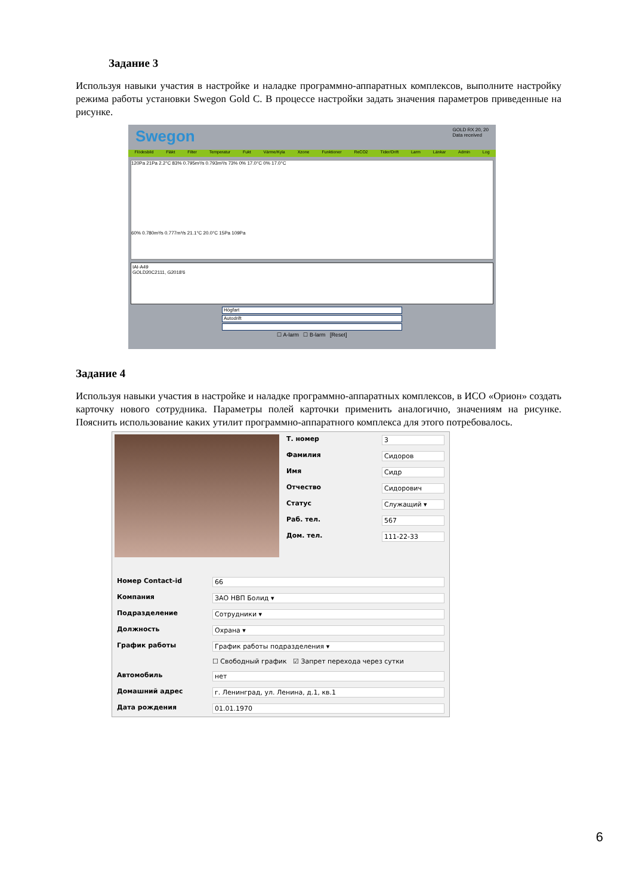Задание 3
Используя навыки участия в настройке и наладке программно-аппаратных комплексов, выполните настройку режима работы установки Swegon Gold C. В процессе настройки задать значения параметров приведенные на рисунке.
Swegon GOLD RX 20, 20
Data received
Flödesbild Fläkt Filter Temperatur Fukt Värme/Kyla Xzone Funktioner ReCO2 Tider/Drift Larm Länkar Admin Log
120Pa 21Pa 2.2°C 83% 0.795m³/s 0.793m³/s 73% 0% 17.0°C 0% 17.0°C
60% 0.780m³/s 0.777m³/s 21.1°C 20.0°C 15Pa 109Pa
IAI-A49
GOLD20C2111, G2018'6
Högfart
Autodrift
☐ A-larm ☐ B-larm [Reset]
Задание 4
Используя навыки участия в настройке и наладке программно-аппаратных комплексов, в ИСО «Орион» создать карточку нового сотрудника. Параметры полей карточки применить аналогично, значениям на рисунке. Пояснить использование каких утилит программно-аппаратного комплекса для этого потребовалось.
Т. номер 3
Фамилия Сидоров
Имя Сидр
Отчество Сидорович
Статус Служащий ▾
Раб. тел. 567
Дом. тел. 111-22-33
Номер Contact-id 66
Компания ЗАО НВП Болид ▾
Подразделение Сотрудники ▾
Должность Охрана ▾
График работы График работы подразделения ▾
☐ Свободный график ☑ Запрет перехода через сутки
Автомобиль нет
Домашний адрес г. Ленинград, ул. Ленина, д.1, кв.1
Дата рождения 01.01.1970
6